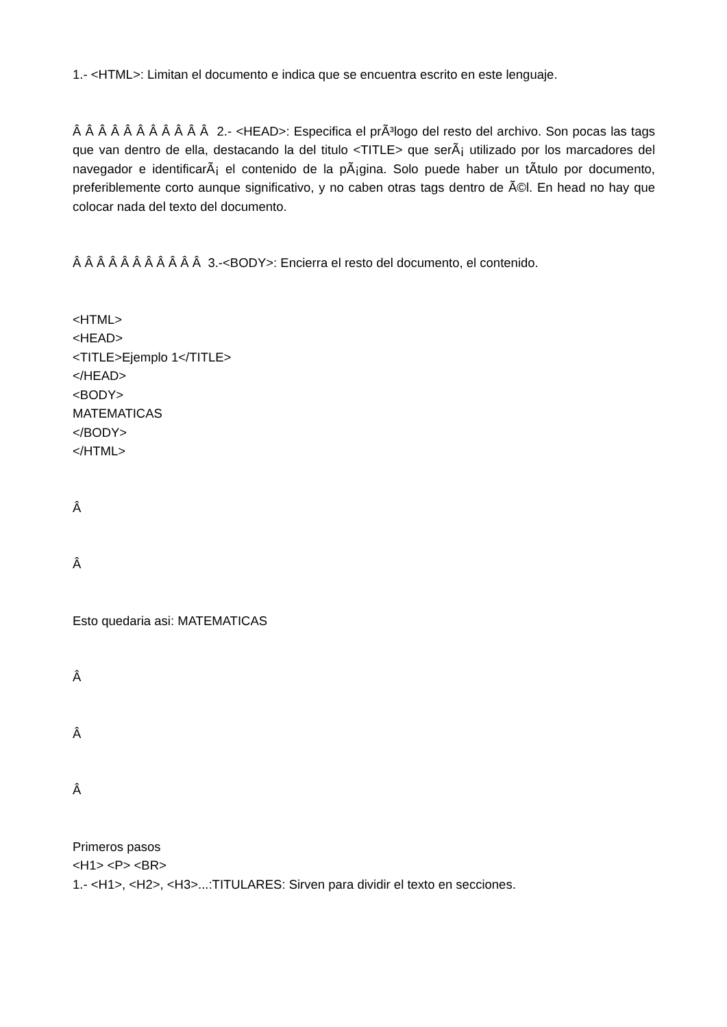1.- <HTML>: Limitan el documento e indica que se encuentra escrito en este lenguaje.
Â Â Â Â Â Â Â Â Â Â Â 2.- <HEAD>: Especifica el prÃ³logo del resto del archivo. Son pocas las tags que van dentro de ella, destacando la del titulo <TITLE> que serÃ¡ utilizado por los marcadores del navegador e identificarÃ¡ el contenido de la pÃ¡gina. Solo puede haber un tÃ­tulo por documento, preferiblemente corto aunque significativo, y no caben otras tags dentro de Ã©l. En head no hay que colocar nada del texto del documento.
Â Â Â Â Â Â Â Â Â Â Â 3.-<BODY>: Encierra el resto del documento, el contenido.
<HTML>
<HEAD>
<TITLE>Ejemplo 1</TITLE>
</HEAD>
<BODY>
MATEMATICAS
</BODY>
</HTML>
Â
Â
Esto quedaria asi: MATEMATICAS
Â
Â
Â
Primeros pasos
<H1> <P> <BR>
1.- <H1>, <H2>, <H3>...:TITULARES: Sirven para dividir el texto en secciones.